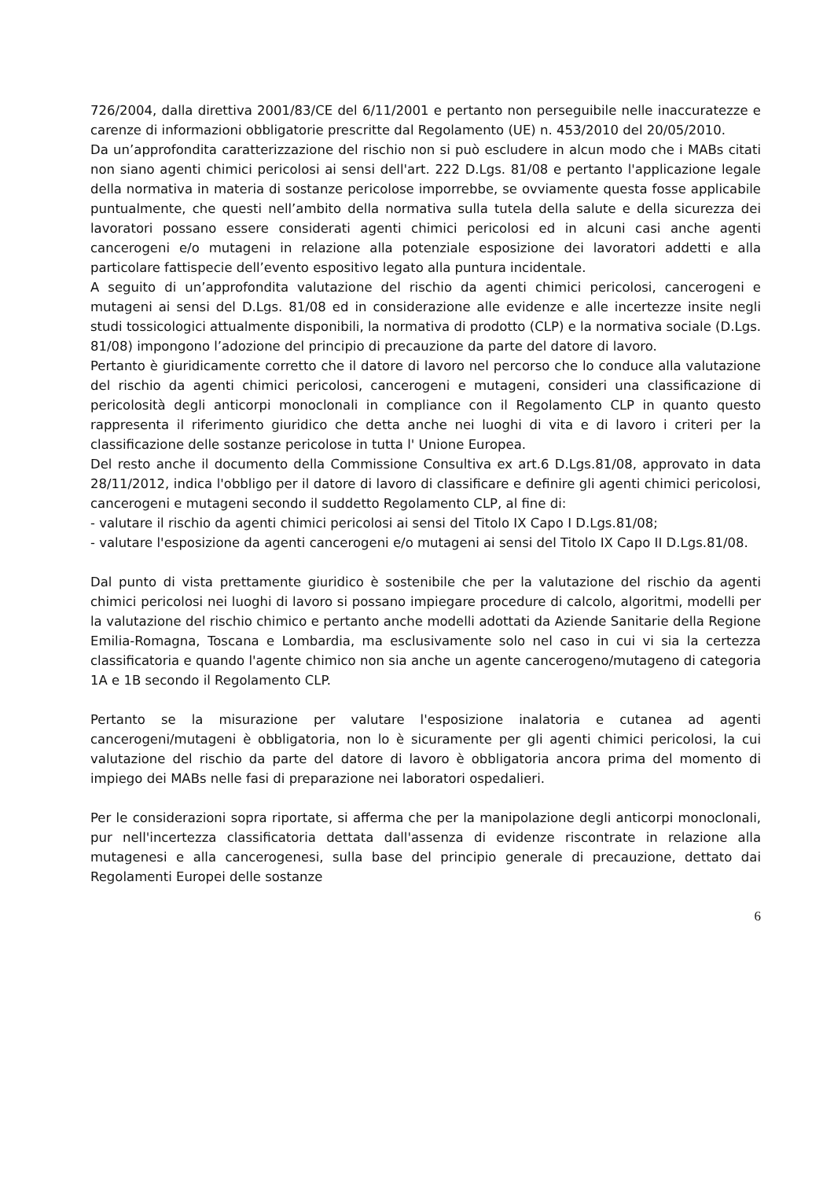726/2004, dalla direttiva 2001/83/CE del 6/11/2001 e pertanto non perseguibile nelle inaccuratezze e carenze di informazioni obbligatorie prescritte dal Regolamento (UE) n. 453/2010 del 20/05/2010.
Da un’approfondita caratterizzazione del rischio non si può escludere in alcun modo che i MABs citati non siano agenti chimici pericolosi ai sensi dell'art. 222 D.Lgs. 81/08 e pertanto l'applicazione legale della normativa in materia di sostanze pericolose imporrebbe, se ovviamente questa fosse applicabile puntualmente, che questi nell’ambito della normativa sulla tutela della salute e della sicurezza dei lavoratori possano essere considerati agenti chimici pericolosi ed in alcuni casi anche agenti cancerogeni e/o mutageni in relazione alla potenziale esposizione dei lavoratori addetti e alla particolare fattispecie dell’evento espositivo legato alla puntura incidentale.
A seguito di un’approfondita valutazione del rischio da agenti chimici pericolosi, cancerogeni e mutageni ai sensi del D.Lgs. 81/08 ed in considerazione alle evidenze e alle incertezze insite negli studi tossicologici attualmente disponibili, la normativa di prodotto (CLP) e la normativa sociale (D.Lgs. 81/08) impongono l’adozione del principio di precauzione da parte del datore di lavoro.
Pertanto è giuridicamente corretto che il datore di lavoro nel percorso che lo conduce alla valutazione del rischio da agenti chimici pericolosi, cancerogeni e mutageni, consideri una classificazione di pericolosità degli anticorpi monoclonali in compliance con il Regolamento CLP in quanto questo rappresenta il riferimento giuridico che detta anche nei luoghi di vita e di lavoro i criteri per la classificazione delle sostanze pericolose in tutta l' Unione Europea.
Del resto anche il documento della Commissione Consultiva ex art.6 D.Lgs.81/08, approvato in data 28/11/2012, indica l'obbligo per il datore di lavoro di classificare e definire gli agenti chimici pericolosi, cancerogeni e mutageni secondo il suddetto Regolamento CLP, al fine di:
- valutare il rischio da agenti chimici pericolosi ai sensi del Titolo IX Capo I D.Lgs.81/08;
- valutare l'esposizione da agenti cancerogeni e/o mutageni ai sensi del Titolo IX Capo II D.Lgs.81/08.
Dal punto di vista prettamente giuridico è sostenibile che per la valutazione del rischio da agenti chimici pericolosi nei luoghi di lavoro si possano impiegare procedure di calcolo, algoritmi, modelli per la valutazione del rischio chimico e pertanto anche modelli adottati da Aziende Sanitarie della Regione Emilia-Romagna, Toscana e Lombardia, ma esclusivamente solo nel caso in cui vi sia la certezza classificatoria e quando l'agente chimico non sia anche un agente cancerogeno/mutageno di categoria 1A e 1B secondo il Regolamento CLP.
Pertanto se la misurazione per valutare l'esposizione inalatoria e cutanea ad agenti cancerogeni/mutageni è obbligatoria, non lo è sicuramente per gli agenti chimici pericolosi, la cui valutazione del rischio da parte del datore di lavoro è obbligatoria ancora prima del momento di impiego dei MABs nelle fasi di preparazione nei laboratori ospedalieri.
Per le considerazioni sopra riportate, si afferma che per la manipolazione degli anticorpi monoclonali, pur nell'incertezza classificatoria dettata dall'assenza di evidenze riscontrate in relazione alla mutagenesi e alla cancerogenesi, sulla base del principio generale di precauzione, dettato dai Regolamenti Europei delle sostanze
6